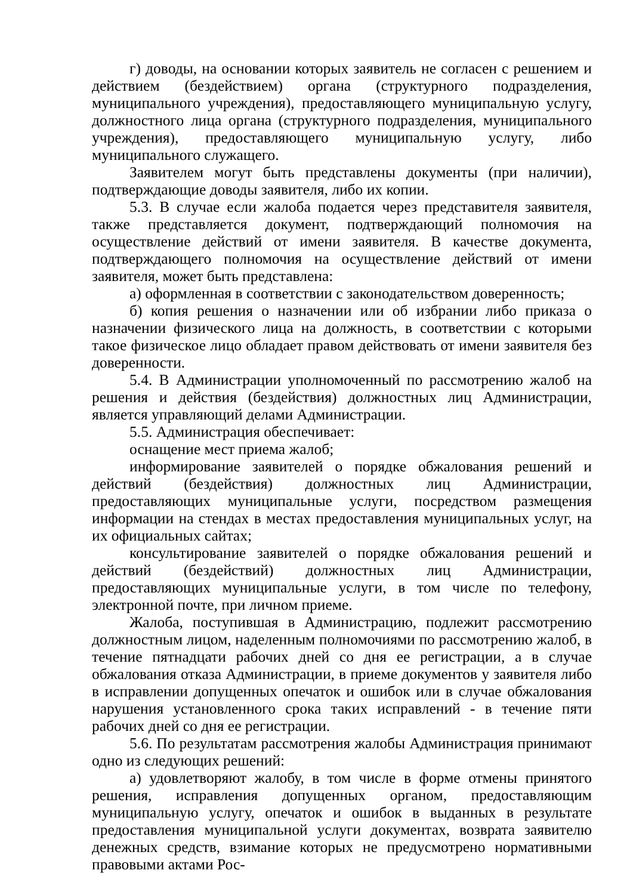г) доводы, на основании которых заявитель не согласен с решением и действием (бездействием) органа (структурного подразделения, муниципального учреждения), предоставляющего муниципальную услугу, должностного лица органа (структурного подразделения, муниципального учреждения), предоставляющего муниципальную услугу, либо муниципального служащего.
Заявителем могут быть представлены документы (при наличии), подтверждающие доводы заявителя, либо их копии.
5.3. В случае если жалоба подается через представителя заявителя, также представляется документ, подтверждающий полномочия на осуществление действий от имени заявителя. В качестве документа, подтверждающего полномочия на осуществление действий от имени заявителя, может быть представлена:
а) оформленная в соответствии с законодательством доверенность;
б) копия решения о назначении или об избрании либо приказа о назначении физического лица на должность, в соответствии с которыми такое физическое лицо обладает правом действовать от имени заявителя без доверенности.
5.4. В Администрации уполномоченный по рассмотрению жалоб на решения и действия (бездействия) должностных лиц Администрации, является управляющий делами Администрации.
5.5. Администрация обеспечивает:
оснащение мест приема жалоб;
информирование заявителей о порядке обжалования решений и действий (бездействия) должностных лиц Администрации, предоставляющих муниципальные услуги, посредством размещения информации на стендах в местах предоставления муниципальных услуг, на их официальных сайтах;
консультирование заявителей о порядке обжалования решений и действий (бездействий) должностных лиц Администрации, предоставляющих муниципальные услуги, в том числе по телефону, электронной почте, при личном приеме.
Жалоба, поступившая в Администрацию, подлежит рассмотрению должностным лицом, наделенным полномочиями по рассмотрению жалоб, в течение пятнадцати рабочих дней со дня ее регистрации, а в случае обжалования отказа Администрации, в приеме документов у заявителя либо в исправлении допущенных опечаток и ошибок или в случае обжалования нарушения установленного срока таких исправлений - в течение пяти рабочих дней со дня ее регистрации.
5.6. По результатам рассмотрения жалобы Администрация принимают одно из следующих решений:
а) удовлетворяют жалобу, в том числе в форме отмены принятого решения, исправления допущенных органом, предоставляющим муниципальную услугу, опечаток и ошибок в выданных в результате предоставления муниципальной услуги документах, возврата заявителю денежных средств, взимание которых не предусмотрено нормативными правовыми актами Рос-